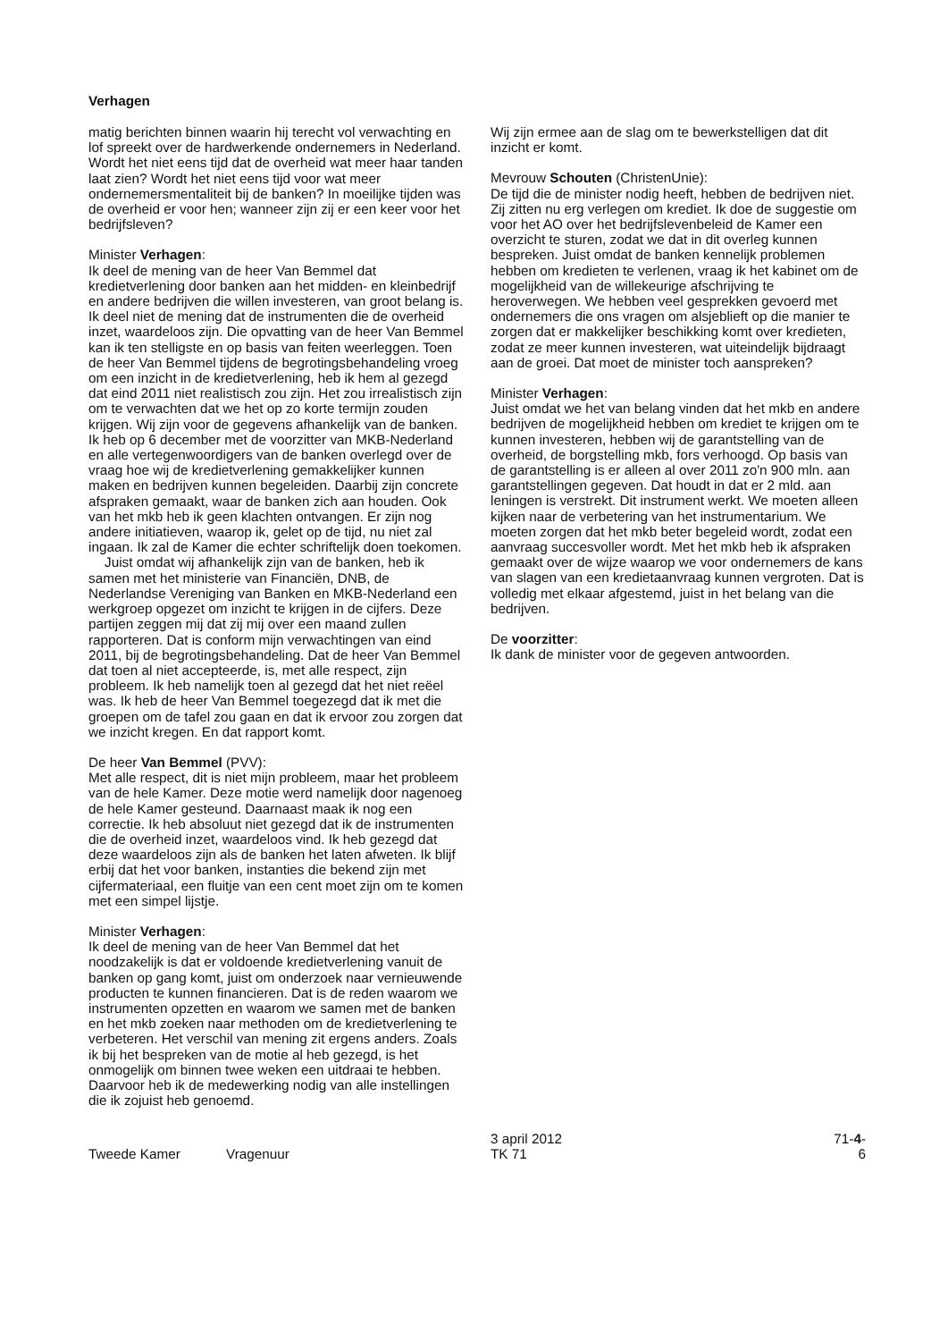Verhagen
matig berichten binnen waarin hij terecht vol verwachting en lof spreekt over de hardwerkende ondernemers in Nederland. Wordt het niet eens tijd dat de overheid wat meer haar tanden laat zien? Wordt het niet eens tijd voor wat meer ondernemersmentaliteit bij de banken? In moeilijke tijden was de overheid er voor hen; wanneer zijn zij er een keer voor het bedrijfsleven?
Minister Verhagen:
Ik deel de mening van de heer Van Bemmel dat kredietverlening door banken aan het midden- en kleinbedrijf en andere bedrijven die willen investeren, van groot belang is. Ik deel niet de mening dat de instrumenten die de overheid inzet, waardeloos zijn. Die opvatting van de heer Van Bemmel kan ik ten stelligste en op basis van feiten weerleggen. Toen de heer Van Bemmel tijdens de begrotingsbehandeling vroeg om een inzicht in de kredietverlening, heb ik hem al gezegd dat eind 2011 niet realistisch zou zijn. Het zou irrealistisch zijn om te verwachten dat we het op zo korte termijn zouden krijgen. Wij zijn voor de gegevens afhankelijk van de banken. Ik heb op 6 december met de voorzitter van MKB-Nederland en alle vertegenwoordigers van de banken overlegd over de vraag hoe wij de kredietverlening gemakkelijker kunnen maken en bedrijven kunnen begeleiden. Daarbij zijn concrete afspraken gemaakt, waar de banken zich aan houden. Ook van het mkb heb ik geen klachten ontvangen. Er zijn nog andere initiatieven, waarop ik, gelet op de tijd, nu niet zal ingaan. Ik zal de Kamer die echter schriftelijk doen toekomen.
Juist omdat wij afhankelijk zijn van de banken, heb ik samen met het ministerie van Financiën, DNB, de Nederlandse Vereniging van Banken en MKB-Nederland een werkgroep opgezet om inzicht te krijgen in de cijfers. Deze partijen zeggen mij dat zij mij over een maand zullen rapporteren. Dat is conform mijn verwachtingen van eind 2011, bij de begrotingsbehandeling. Dat de heer Van Bemmel dat toen al niet accepteerde, is, met alle respect, zijn probleem. Ik heb namelijk toen al gezegd dat het niet reëel was. Ik heb de heer Van Bemmel toegezegd dat ik met die groepen om de tafel zou gaan en dat ik ervoor zou zorgen dat we inzicht kregen. En dat rapport komt.
De heer Van Bemmel (PVV):
Met alle respect, dit is niet mijn probleem, maar het probleem van de hele Kamer. Deze motie werd namelijk door nagenoeg de hele Kamer gesteund. Daarnaast maak ik nog een correctie. Ik heb absoluut niet gezegd dat ik de instrumenten die de overheid inzet, waardeloos vind. Ik heb gezegd dat deze waardeloos zijn als de banken het laten afweten. Ik blijf erbij dat het voor banken, instanties die bekend zijn met cijfermateriaal, een fluitje van een cent moet zijn om te komen met een simpel lijstje.
Minister Verhagen:
Ik deel de mening van de heer Van Bemmel dat het noodzakelijk is dat er voldoende kredietverlening vanuit de banken op gang komt, juist om onderzoek naar vernieuwende producten te kunnen financieren. Dat is de reden waarom we instrumenten opzetten en waarom we samen met de banken en het mkb zoeken naar methoden om de kredietverlening te verbeteren. Het verschil van mening zit ergens anders. Zoals ik bij het bespreken van de motie al heb gezegd, is het onmogelijk om binnen twee weken een uitdraai te hebben. Daarvoor heb ik de medewerking nodig van alle instellingen die ik zojuist heb genoemd.
Wij zijn ermee aan de slag om te bewerkstelligen dat dit inzicht er komt.
Mevrouw Schouten (ChristenUnie):
De tijd die de minister nodig heeft, hebben de bedrijven niet. Zij zitten nu erg verlegen om krediet. Ik doe de suggestie om voor het AO over het bedrijfslevenbeleid de Kamer een overzicht te sturen, zodat we dat in dit overleg kunnen bespreken. Juist omdat de banken kennelijk problemen hebben om kredieten te verlenen, vraag ik het kabinet om de mogelijkheid van de willekeurige afschrijving te heroverwegen. We hebben veel gesprekken gevoerd met ondernemers die ons vragen om alsjeblieft op die manier te zorgen dat er makkelijker beschikking komt over kredieten, zodat ze meer kunnen investeren, wat uiteindelijk bijdraagt aan de groei. Dat moet de minister toch aanspreken?
Minister Verhagen:
Juist omdat we het van belang vinden dat het mkb en andere bedrijven de mogelijkheid hebben om krediet te krijgen om te kunnen investeren, hebben wij de garantstelling van de overheid, de borgstelling mkb, fors verhoogd. Op basis van de garantstelling is er alleen al over 2011 zo'n 900 mln. aan garantstellingen gegeven. Dat houdt in dat er 2 mld. aan leningen is verstrekt. Dit instrument werkt. We moeten alleen kijken naar de verbetering van het instrumentarium. We moeten zorgen dat het mkb beter begeleid wordt, zodat een aanvraag succesvoller wordt. Met het mkb heb ik afspraken gemaakt over de wijze waarop we voor ondernemers de kans van slagen van een kredietaanvraag kunnen vergroten. Dat is volledig met elkaar afgestemd, juist in het belang van die bedrijven.
De voorzitter:
Ik dank de minister voor de gegeven antwoorden.
Tweede Kamer
Vragenuur
3 april 2012
TK 71
71-4-6